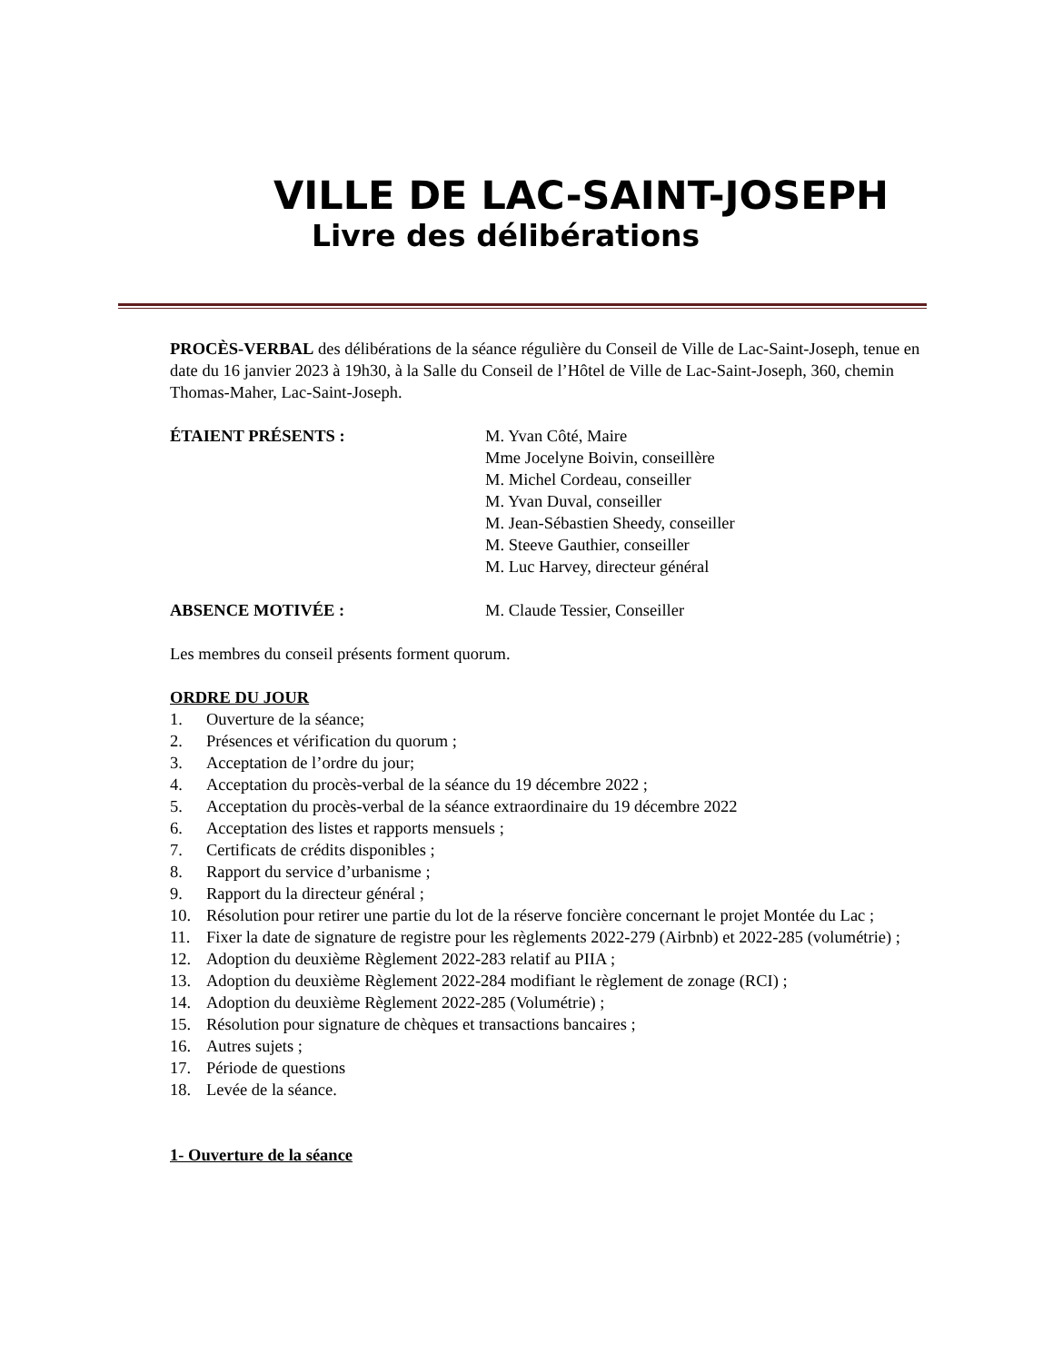VILLE DE LAC-SAINT-JOSEPH
Livre des délibérations
PROCÈS-VERBAL des délibérations de la séance régulière du Conseil de Ville de Lac-Saint-Joseph, tenue en date du 16 janvier 2023 à 19h30, à la Salle du Conseil de l’Hôtel de Ville de Lac-Saint-Joseph, 360, chemin Thomas-Maher, Lac-Saint-Joseph.
ÉTAIENT PRÉSENTS : M. Yvan Côté, Maire
Mme Jocelyne Boivin, conseillère
M. Michel Cordeau, conseiller
M. Yvan Duval, conseiller
M. Jean-Sébastien Sheedy, conseiller
M. Steeve Gauthier, conseiller
M. Luc Harvey, directeur général
ABSENCE MOTIVÉE : M. Claude Tessier, Conseiller
Les membres du conseil présents forment quorum.
ORDRE DU JOUR
1. Ouverture de la séance;
2. Présences et vérification du quorum ;
3. Acceptation de l’ordre du jour;
4. Acceptation du procès-verbal de la séance du 19 décembre 2022 ;
5. Acceptation du procès-verbal de la séance extraordinaire du 19 décembre 2022
6. Acceptation des listes et rapports mensuels ;
7. Certificats de crédits disponibles ;
8. Rapport du service d’urbanisme ;
9. Rapport du la directeur général ;
10. Résolution pour retirer une partie du lot de la réserve foncière concernant le projet Montée du Lac ;
11. Fixer la date de signature de registre pour les règlements 2022-279 (Airbnb) et 2022-285 (volumétrie) ;
12. Adoption du deuxième Règlement 2022-283 relatif au PIIA ;
13. Adoption du deuxième Règlement 2022-284 modifiant le règlement de zonage (RCI) ;
14. Adoption du deuxième Règlement 2022-285 (Volumétrie) ;
15. Résolution pour signature de chèques et transactions bancaires ;
16. Autres sujets ;
17. Période de questions
18. Levée de la séance.
1- Ouverture de la séance